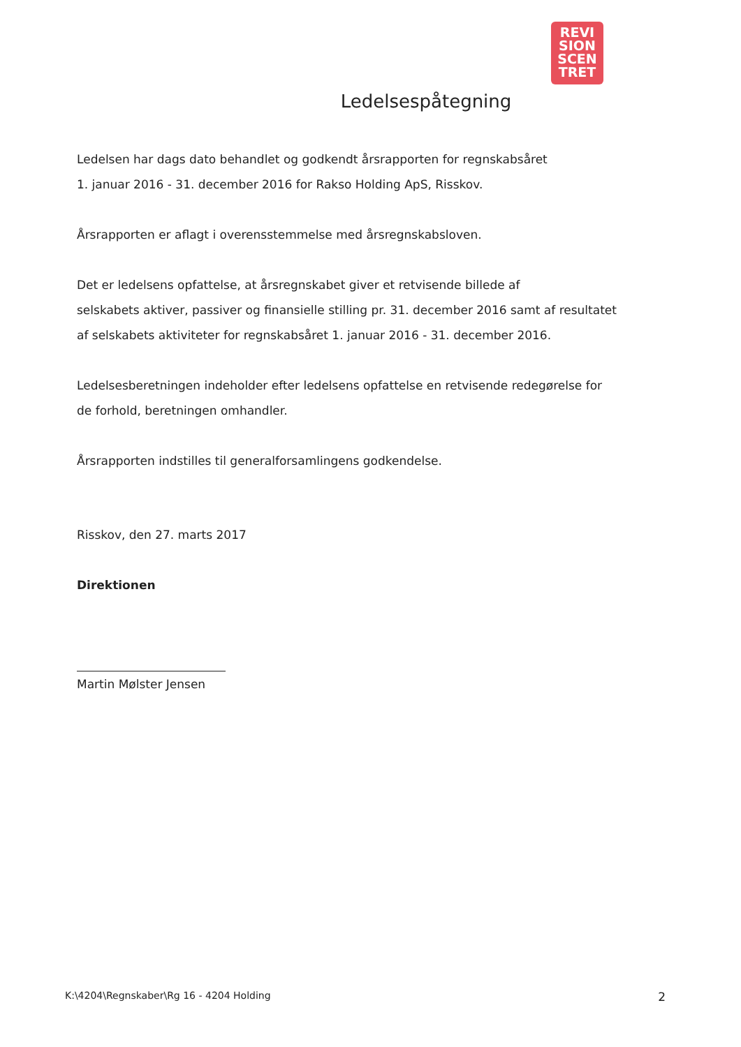REVI
SION
SCEN
TRET
Ledelsespåtegning
Ledelsen har dags dato behandlet og godkendt årsrapporten for regnskabsåret
1. januar 2016 - 31. december 2016 for Rakso Holding ApS, Risskov.
Årsrapporten er aflagt i overensstemmelse med årsregnskabsloven.
Det er ledelsens opfattelse, at årsregnskabet giver et retvisende billede af
selskabets aktiver, passiver og finansielle stilling pr. 31. december 2016 samt af resultatet
af selskabets aktiviteter for regnskabsåret 1. januar 2016 - 31. december 2016.
Ledelsesberetningen indeholder efter ledelsens opfattelse en retvisende redegørelse for
de forhold, beretningen omhandler.
Årsrapporten indstilles til generalforsamlingens godkendelse.
Risskov, den 27. marts 2017
Direktionen
Martin Mølster Jensen
K:\4204\Regnskaber\Rg 16 - 4204 Holding 2